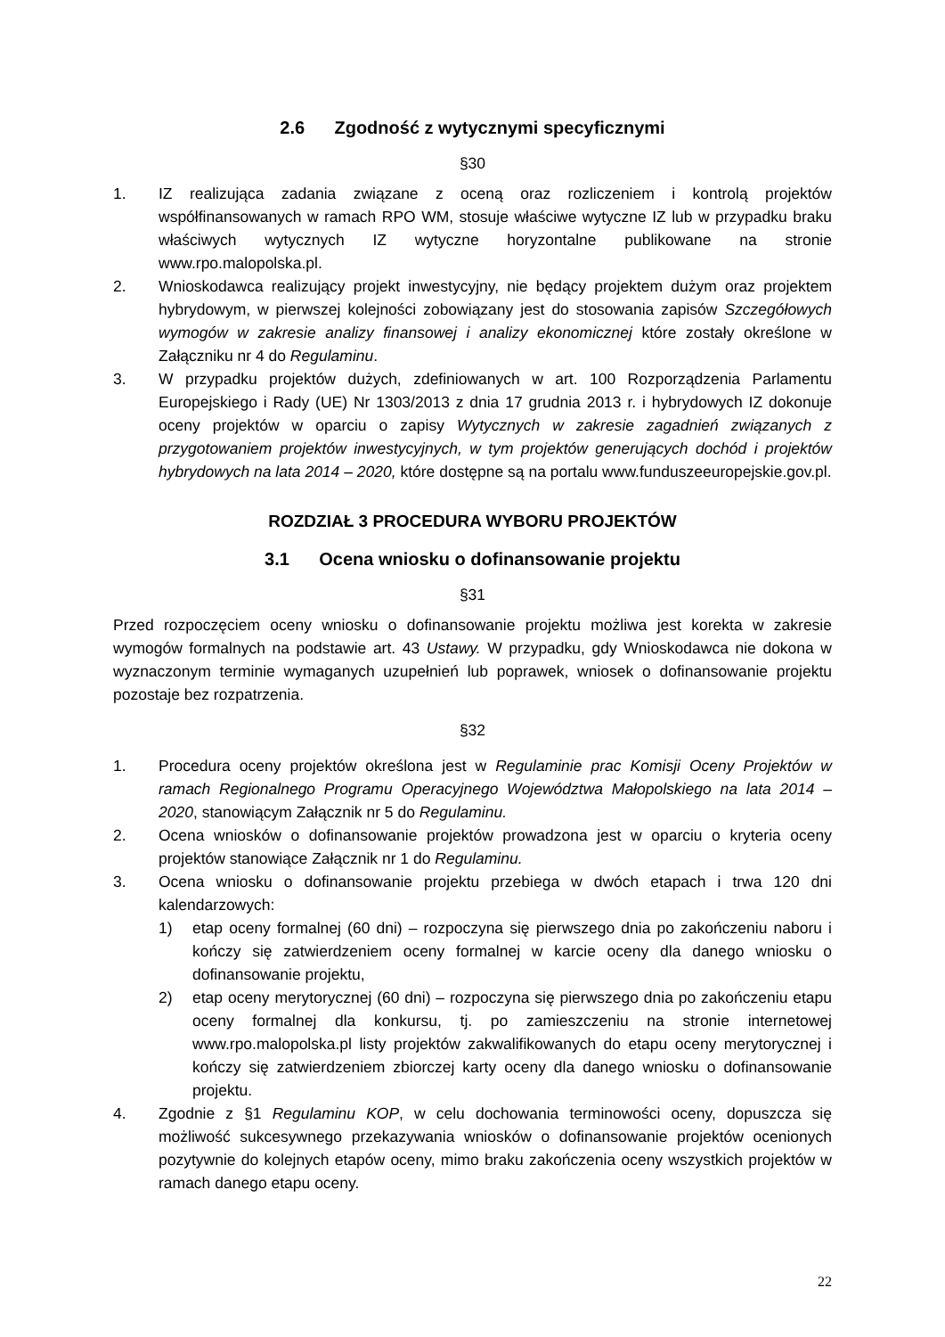2.6 Zgodność z wytycznymi specyficznymi
§30
1. IZ realizująca zadania związane z oceną oraz rozliczeniem i kontrolą projektów współfinansowanych w ramach RPO WM, stosuje właściwe wytyczne IZ lub w przypadku braku właściwych wytycznych IZ wytyczne horyzontalne publikowane na stronie www.rpo.malopolska.pl.
2. Wnioskodawca realizujący projekt inwestycyjny, nie będący projektem dużym oraz projektem hybrydowym, w pierwszej kolejności zobowiązany jest do stosowania zapisów Szczegółowych wymogów w zakresie analizy finansowej i analizy ekonomicznej które zostały określone w Załączniku nr 4 do Regulaminu.
3. W przypadku projektów dużych, zdefiniowanych w art. 100 Rozporządzenia Parlamentu Europejskiego i Rady (UE) Nr 1303/2013 z dnia 17 grudnia 2013 r. i hybrydowych IZ dokonuje oceny projektów w oparciu o zapisy Wytycznych w zakresie zagadnień związanych z przygotowaniem projektów inwestycyjnych, w tym projektów generujących dochód i projektów hybrydowych na lata 2014 – 2020, które dostępne są na portalu www.funduszeeuropejskie.gov.pl.
ROZDZIAŁ 3 PROCEDURA WYBORU PROJEKTÓW
3.1 Ocena wniosku o dofinansowanie projektu
§31
Przed rozpoczęciem oceny wniosku o dofinansowanie projektu możliwa jest korekta w zakresie wymogów formalnych na podstawie art. 43 Ustawy. W przypadku, gdy Wnioskodawca nie dokona w wyznaczonym terminie wymaganych uzupełnień lub poprawek, wniosek o dofinansowanie projektu pozostaje bez rozpatrzenia.
§32
1. Procedura oceny projektów określona jest w Regulaminie prac Komisji Oceny Projektów w ramach Regionalnego Programu Operacyjnego Województwa Małopolskiego na lata 2014 – 2020, stanowiącym Załącznik nr 5 do Regulaminu.
2. Ocena wniosków o dofinansowanie projektów prowadzona jest w oparciu o kryteria oceny projektów stanowiące Załącznik nr 1 do Regulaminu.
3. Ocena wniosku o dofinansowanie projektu przebiega w dwóch etapach i trwa 120 dni kalendarzowych:
1) etap oceny formalnej (60 dni) – rozpoczyna się pierwszego dnia po zakończeniu naboru i kończy się zatwierdzeniem oceny formalnej w karcie oceny dla danego wniosku o dofinansowanie projektu,
2) etap oceny merytorycznej (60 dni) – rozpoczyna się pierwszego dnia po zakończeniu etapu oceny formalnej dla konkursu, tj. po zamieszczeniu na stronie internetowej www.rpo.malopolska.pl listy projektów zakwalifikowanych do etapu oceny merytorycznej i kończy się zatwierdzeniem zbiorczej karty oceny dla danego wniosku o dofinansowanie projektu.
4. Zgodnie z §1 Regulaminu KOP, w celu dochowania terminowości oceny, dopuszcza się możliwość sukcesywnego przekazywania wniosków o dofinansowanie projektów ocenionych pozytywnie do kolejnych etapów oceny, mimo braku zakończenia oceny wszystkich projektów w ramach danego etapu oceny.
22